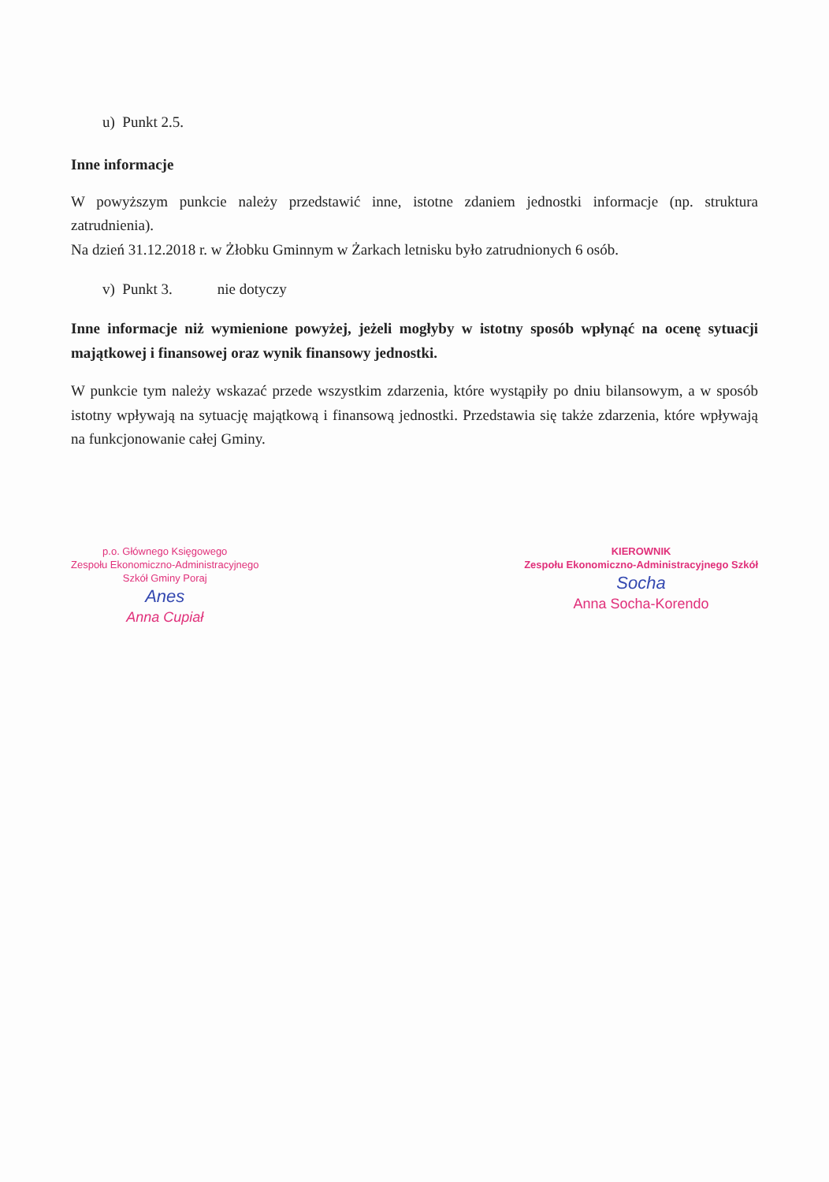u) Punkt 2.5.
Inne informacje
W powyższym punkcie należy przedstawić inne, istotne zdaniem jednostki informacje (np. struktura zatrudnienia).
Na dzień 31.12.2018 r. w Żłobku Gminnym w Żarkach letnisku było zatrudnionych 6 osób.
v) Punkt 3. nie dotyczy
Inne informacje niż wymienione powyżej, jeżeli mogłyby w istotny sposób wpłynąć na ocenę sytuacji majątkowej i finansowej oraz wynik finansowy jednostki.
W punkcie tym należy wskazać przede wszystkim zdarzenia, które wystąpiły po dniu bilansowym, a w sposób istotny wpływają na sytuację majątkową i finansową jednostki. Przedstawia się także zdarzenia, które wpływają na funkcjonowanie całej Gminy.
p.o. Głównego Księgowego
Zespołu Ekonomiczno-Administracyjnego
Szkół Gminy Poraj
Anes
Anna Cupiał
KIEROWNIK
Zespołu Ekonomiczno-Administracyjnego Szkół
Socha
Anna Socha-Korendo